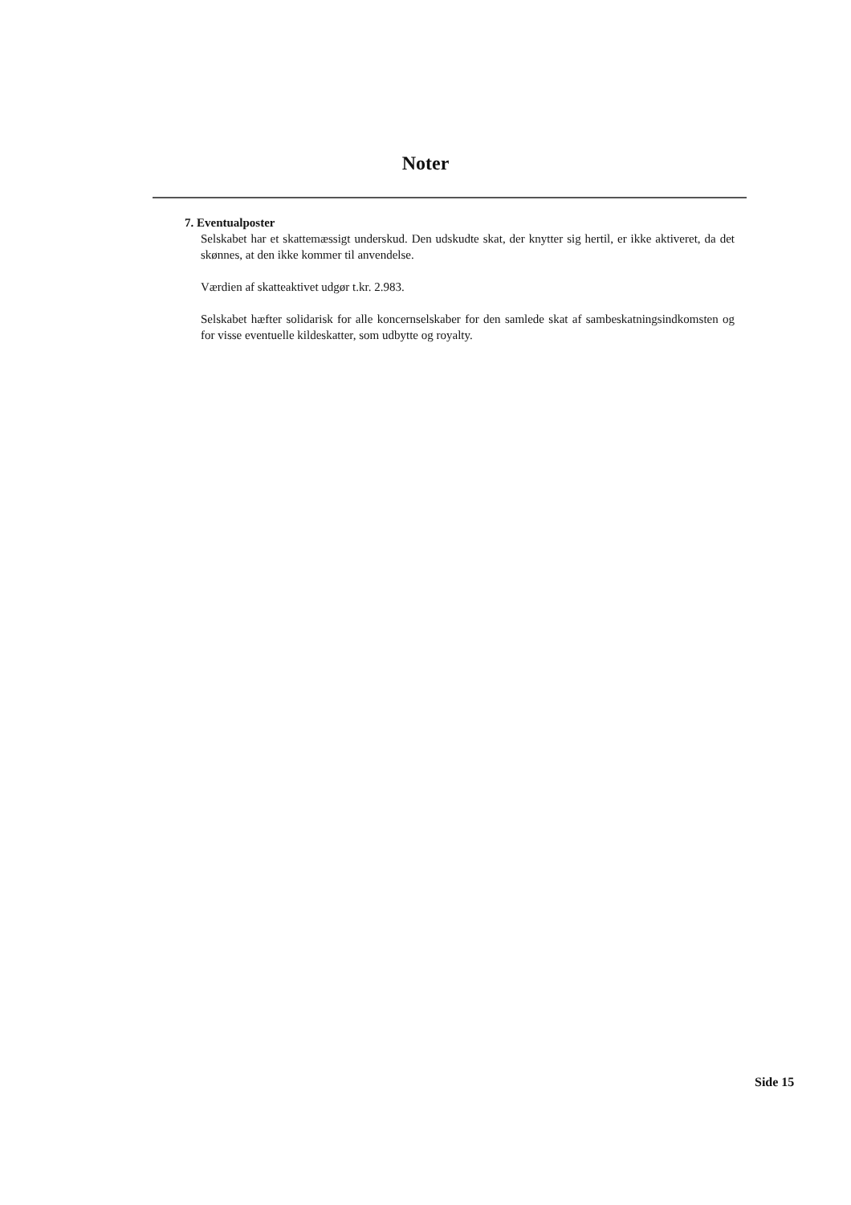Noter
7. Eventualposter
Selskabet har et skattemæssigt underskud. Den udskudte skat, der knytter sig hertil, er ikke aktiveret, da det skønnes, at den ikke kommer til anvendelse.
Værdien af skatteaktivet udgør t.kr. 2.983.
Selskabet hæfter solidarisk for alle koncernselskaber for den samlede skat af sambeskatningsindkomsten og for visse eventuelle kildeskatter, som udbytte og royalty.
Side 15